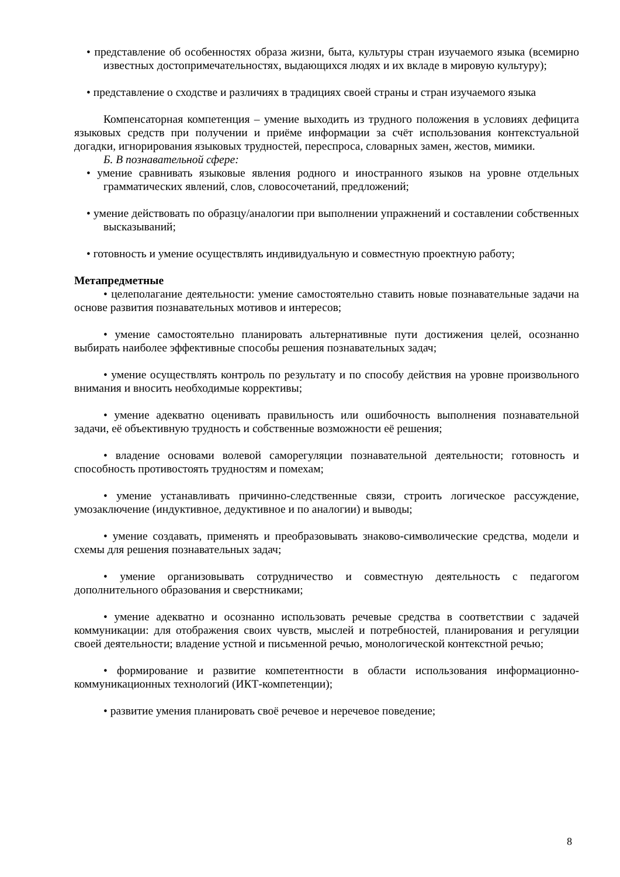• представление об особенностях образа жизни, быта, культуры стран изучаемого языка (всемирно известных достопримечательностях, выдающихся людях и их вкладе в мировую культуру);
• представление о сходстве и различиях в традициях своей страны и стран изучаемого языка
Компенсаторная компетенция – умение выходить из трудного положения в условиях дефицита языковых средств при получении и приёме информации за счёт использования контекстуальной догадки, игнорирования языковых трудностей, переспроса, словарных замен, жестов, мимики.
Б. В познавательной сфере:
• умение сравнивать языковые явления родного и иностранного языков на уровне отдельных грамматических явлений, слов, словосочетаний, предложений;
• умение действовать по образцу/аналогии при выполнении упражнений и составлении собственных высказываний;
• готовность и умение осуществлять индивидуальную и совместную проектную работу;
Метапредметные
• целеполагание деятельности: умение самостоятельно ставить новые познавательные задачи на основе развития познавательных мотивов и интересов;
• умение самостоятельно планировать альтернативные пути достижения целей, осознанно выбирать наиболее эффективные способы решения познавательных задач;
• умение осуществлять контроль по результату и по способу действия на уровне произвольного внимания и вносить необходимые коррективы;
• умение адекватно оценивать правильность или ошибочность выполнения познавательной задачи, её объективную трудность и собственные возможности её решения;
• владение основами волевой саморегуляции познавательной деятельности; готовность и способность противостоять трудностям и помехам;
• умение устанавливать причинно-следственные связи, строить логическое рассуждение, умозаключение (индуктивное, дедуктивное и по аналогии) и выводы;
• умение создавать, применять и преобразовывать знаково-символические средства, модели и схемы для решения познавательных задач;
• умение организовывать сотрудничество и совместную деятельность с педагогом дополнительного образования и сверстниками;
• умение адекватно и осознанно использовать речевые средства в соответствии с задачей коммуникации: для отображения своих чувств, мыслей и потребностей, планирования и регуляции своей деятельности; владение устной и письменной речью, монологической контекстной речью;
• формирование и развитие компетентности в области использования информационно-коммуникационных технологий (ИКТ-компетенции);
• развитие умения планировать своё речевое и неречевое поведение;
8